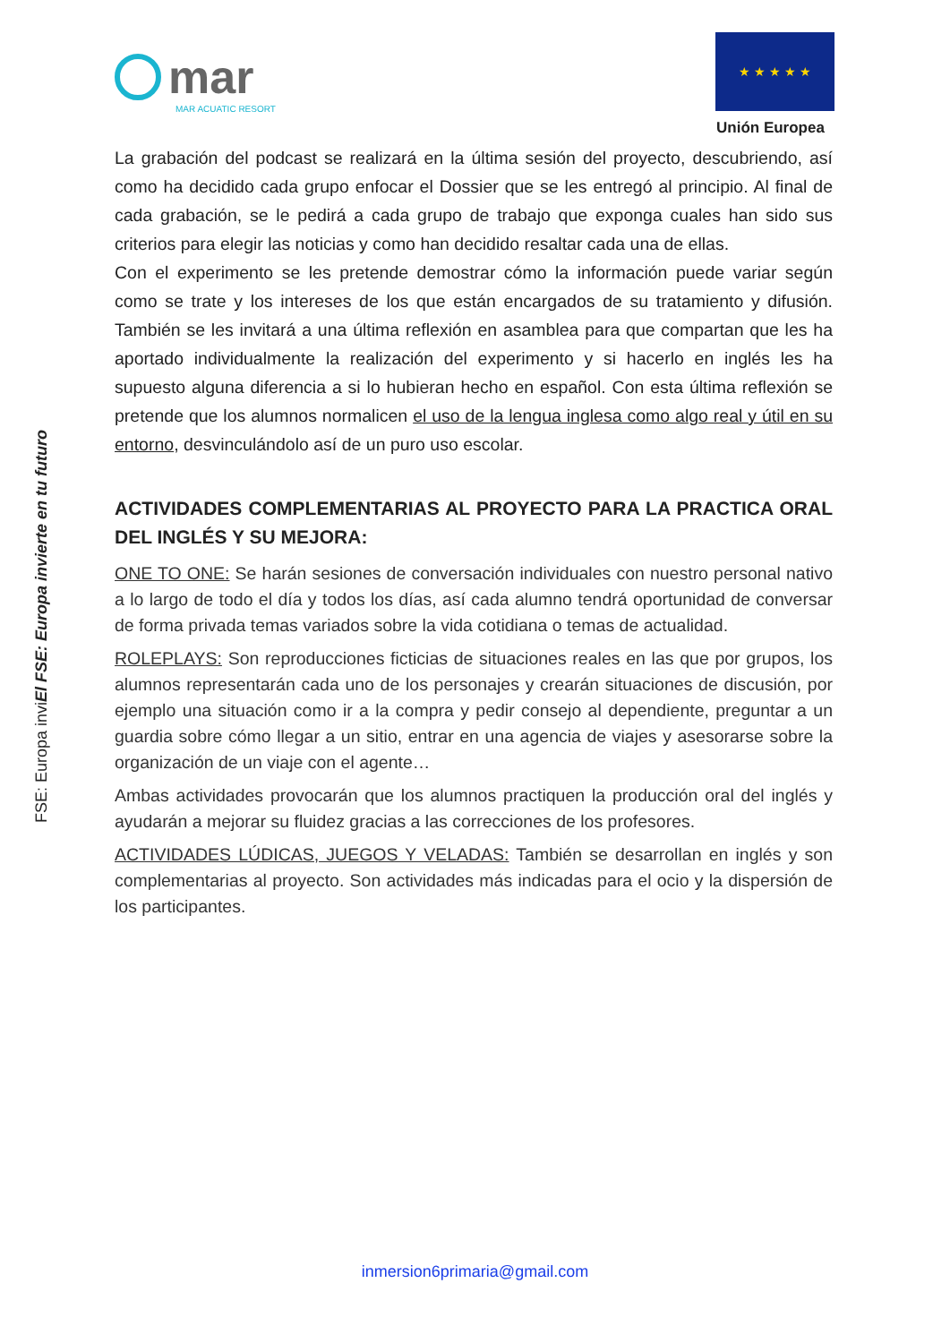mar
MAR ACUATIC RESORT
★ ★ ★ ★ ★
Unión Europea
FSE: Europa inviEl FSE: Europa invierte en tu futuro
La grabación del podcast se realizará en la última sesión del proyecto, descubriendo, así como ha decidido cada grupo enfocar el Dossier que se les entregó al principio. Al final de cada grabación, se le pedirá a cada grupo de trabajo que exponga cuales han sido sus criterios para elegir las noticias y como han decidido resaltar cada una de ellas.
Con el experimento se les pretende demostrar cómo la información puede variar según como se trate y los intereses de los que están encargados de su tratamiento y difusión. También se les invitará a una última reflexión en asamblea para que compartan que les ha aportado individualmente la realización del experimento y si hacerlo en inglés les ha supuesto alguna diferencia a si lo hubieran hecho en español. Con esta última reflexión se pretende que los alumnos normalicen el uso de la lengua inglesa como algo real y útil en su entorno, desvinculándolo así de un puro uso escolar.
ACTIVIDADES COMPLEMENTARIAS AL PROYECTO PARA LA PRACTICA ORAL DEL INGLÉS Y SU MEJORA:
ONE TO ONE: Se harán sesiones de conversación individuales con nuestro personal nativo a lo largo de todo el día y todos los días, así cada alumno tendrá oportunidad de conversar de forma privada temas variados sobre la vida cotidiana o temas de actualidad.
ROLEPLAYS: Son reproducciones ficticias de situaciones reales en las que por grupos, los alumnos representarán cada uno de los personajes y crearán situaciones de discusión, por ejemplo una situación como ir a la compra y pedir consejo al dependiente, preguntar a un guardia sobre cómo llegar a un sitio, entrar en una agencia de viajes y asesorarse sobre la organización de un viaje con el agente…
Ambas actividades provocarán que los alumnos practiquen la producción oral del inglés y ayudarán a mejorar su fluidez gracias a las correcciones de los profesores.
ACTIVIDADES LÚDICAS, JUEGOS Y VELADAS: También se desarrollan en inglés y son complementarias al proyecto. Son actividades más indicadas para el ocio y la dispersión de los participantes.
inmersion6primaria@gmail.com